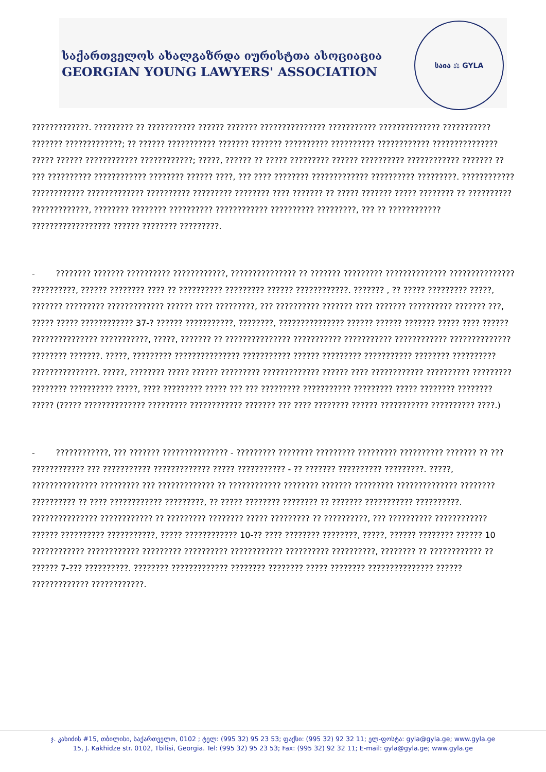საქართველოს ახალგაზრდა იურისტთა ასოციაცია
GEORGIAN YOUNG LAWYERS' ASSOCIATION
საია ⚖ GYLA
?????????????. ????????? ?? ??????????? ?????? ??????? ??????????????? ??????????? ?????????????? ??????????? ??????? ?????????????; ?? ?????? ??????????? ??????? ??????? ?????????? ?????????? ???????????? ??????????????? ????? ?????? ???????????? ????????????; ?????, ?????? ?? ????? ????????? ?????? ?????????? ???????????? ??????? ?? ??? ?????????? ???????????? ???????? ?????? ????, ??? ???? ???????? ????????????? ?????????? ?????????. ???????????? ???????????? ????????????? ?????????? ????????? ???????? ???? ??????? ?? ????? ??????? ????? ???????? ?? ?????????? ?????????????, ???????? ???????? ?????????? ???????????? ?????????? ?????????, ??? ?? ???????????? ?????????????????? ?????? ???????? ?????????.
- ???????? ??????? ?????????? ????????????, ??????????????? ?? ??????? ????????? ?????????????? ??????????????? ??????????, ?????? ???????? ???? ?? ?????????? ????????? ?????? ????????????. ??????? , ?? ????? ????????? ?????, ??????? ????????? ????????????? ?????? ???? ?????????, ??? ?????????? ??????? ???? ??????? ?????????? ??????? ???, ????? ????? ???????????? 37-? ?????? ???????????, ????????, ??????????????? ?????? ?????? ??????? ????? ???? ?????? ??????????????? ???????????, ?????, ??????? ?? ??????????????? ??????????? ??????????? ???????????? ?????????????? ???????? ???????. ?????, ????????? ??????????????? ??????????? ?????? ????????? ??????????? ???????? ?????????? ???????????????. ?????, ???????? ????? ?????? ????????? ????????????? ?????? ???? ???????????? ?????????? ????????? ???????? ?????????? ?????, ???? ????????? ????? ??? ??? ????????? ??????????? ????????? ????? ???????? ???????? ????? (????? ?????????????? ????????? ???????????? ??????? ??? ???? ???????? ?????? ??????????? ?????????? ????.)
- ????????????, ??? ??????? ??????????????? - ????????? ???????? ????????? ????????? ?????????? ??????? ?? ??? ???????????? ??? ??????????? ????????????? ????? ??????????? - ?? ??????? ?????????? ?????????. ?????, ??????????????? ????????? ??? ????????????? ?? ???????????? ???????? ??????? ????????? ?????????????? ???????? ?????????? ?? ???? ???????????? ?????????, ?? ????? ???????? ???????? ?? ??????? ??????????? ??????????. ??????????????? ???????????? ?? ????????? ???????? ????? ????????? ?? ??????????, ??? ?????????? ???????????? ?????? ?????????? ???????????, ????? ???????????? 10-?? ???? ???????? ????????, ?????, ?????? ???????? ?????? 10 ???????????? ???????????? ????????? ?????????? ???????????? ?????????? ??????????, ???????? ?? ???????????? ?? ?????? 7-??? ??????????. ???????? ????????????? ???????? ???????? ????? ???????? ??????????????? ?????? ????????????? ????????????.
ჯ. კახიძის #15, თბილისი, საქართველო, 0102 ; ტელ: (995 32) 95 23 53; ფაქსი: (995 32) 92 32 11; ელ-ფოსტა: gyla@gyla.ge; www.gyla.ge
15, J. Kakhidze str. 0102, Tbilisi, Georgia. Tel: (995 32) 95 23 53; Fax: (995 32) 92 32 11; E-mail: gyla@gyla.ge; www.gyla.ge